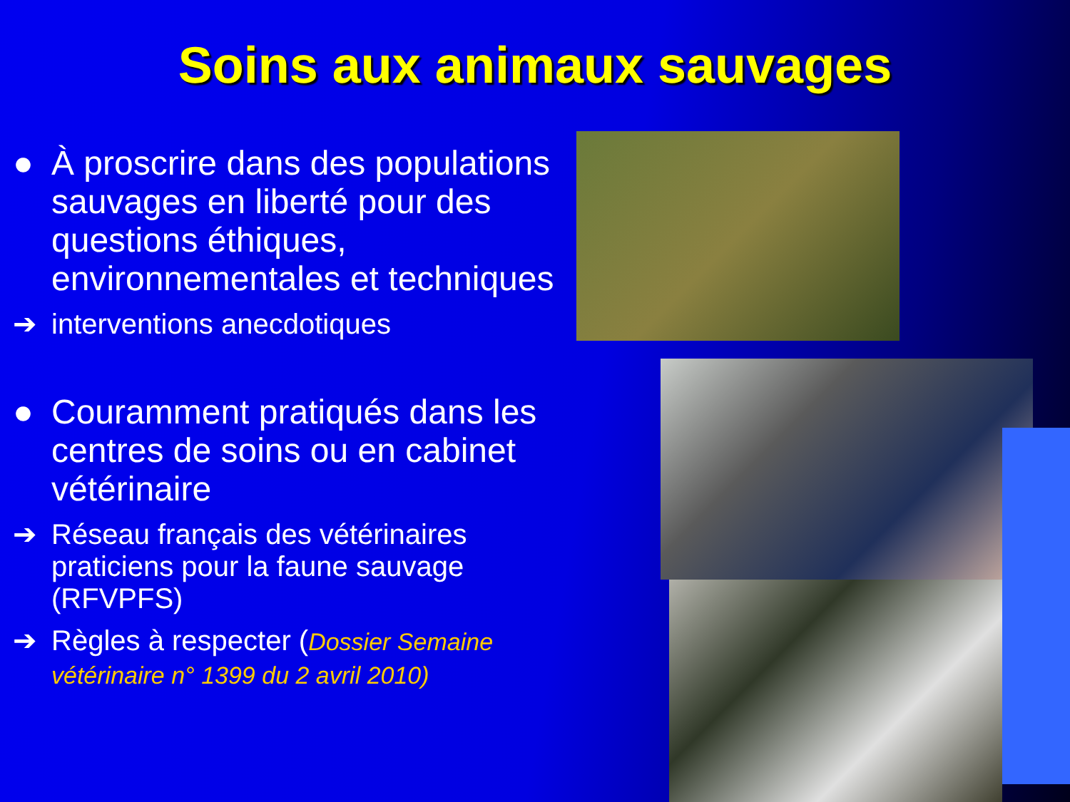Soins aux animaux sauvages
● À proscrire dans des populations sauvages en liberté pour des questions éthiques, environnementales et techniques
➔ interventions anecdotiques
● Couramment pratiqués dans les centres de soins ou en cabinet vétérinaire
➔ Réseau français des vétérinaires praticiens pour la faune sauvage (RFVPFS)
➔ Règles à respecter (Dossier Semaine vétérinaire n° 1399 du 2 avril 2010)